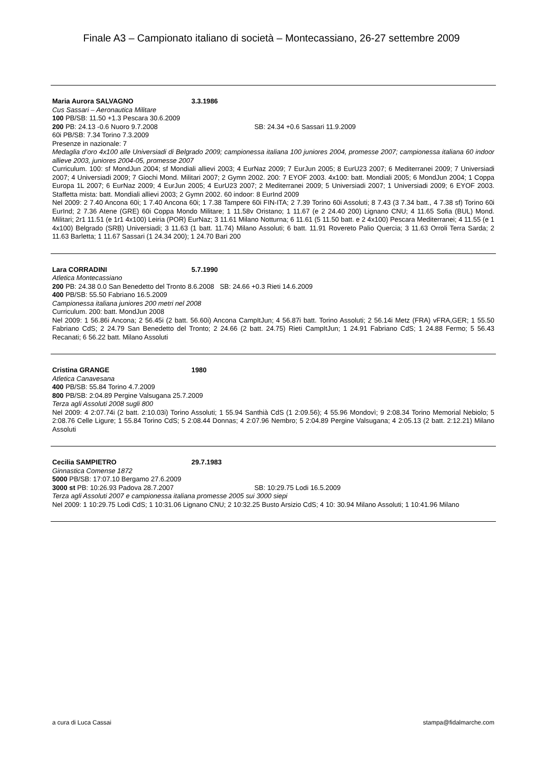Finale A3 – Campionato italiano di società – Montecassiano, 26-27 settembre 2009
Maria Aurora SALVAGNO 3.3.1986
Cus Sassari – Aeronautica Militare
100 PB/SB: 11.50 +1.3 Pescara 30.6.2009
200 PB: 24.13 -0.6 Nuoro 9.7.2008 SB: 24.34 +0.6 Sassari 11.9.2009
60i PB/SB: 7.34 Torino 7.3.2009
Presenze in nazionale: 7
Medaglia d’oro 4x100 alle Universiadi di Belgrado 2009; campionessa italiana 100 juniores 2004, promesse 2007; campionessa italiana 60 indoor allieve 2003, juniores 2004-05, promesse 2007
Curriculum. 100: sf MondJun 2004; sf Mondiali allievi 2003; 4 EurNaz 2009; 7 EurJun 2005; 8 EurU23 2007; 6 Mediterranei 2009; 7 Universiadi 2007; 4 Universiadi 2009; 7 Giochi Mond. Militari 2007; 2 Gymn 2002. 200: 7 EYOF 2003. 4x100: batt. Mondiali 2005; 6 MondJun 2004; 1 Coppa Europa 1L 2007; 6 EurNaz 2009; 4 EurJun 2005; 4 EurU23 2007; 2 Mediterranei 2009; 5 Universiadi 2007; 1 Universiadi 2009; 6 EYOF 2003. Staffetta mista: batt. Mondiali allievi 2003; 2 Gymn 2002. 60 indoor: 8 EurInd 2009
Nel 2009: 2 7.40 Ancona 60i; 1 7.40 Ancona 60i; 1 7.38 Tampere 60i FIN-ITA; 2 7.39 Torino 60i Assoluti; 8 7.43 (3 7.34 batt., 4 7.38 sf) Torino 60i EurInd; 2 7.36 Atene (GRE) 60i Coppa Mondo Militare; 1 11.58v Oristano; 1 11.67 (e 2 24.40 200) Lignano CNU; 4 11.65 Sofia (BUL) Mond. Militari; 2r1 11.51 (e 1r1 4x100) Leiria (POR) EurNaz; 3 11.61 Milano Notturna; 6 11.61 (5 11.50 batt. e 2 4x100) Pescara Mediterranei; 4 11.55 (e 1 4x100) Belgrado (SRB) Universiadi; 3 11.63 (1 batt. 11.74) Milano Assoluti; 6 batt. 11.91 Rovereto Palio Quercia; 3 11.63 Orroli Terra Sarda; 2 11.63 Barletta; 1 11.67 Sassari (1 24.34 200); 1 24.70 Bari 200
Lara CORRADINI 5.7.1990
Atletica Montecassiano
200 PB: 24.38 0.0 San Benedetto del Tronto 8.6.2008 SB: 24.66 +0.3 Rieti 14.6.2009
400 PB/SB: 55.50 Fabriano 16.5.2009
Campionessa italiana juniores 200 metri nel 2008
Curriculum. 200: batt. MondJun 2008
Nel 2009: 1 56.86i Ancona; 2 56.45i (2 batt. 56.60i) Ancona CampItJun; 4 56.87i batt. Torino Assoluti; 2 56.14i Metz (FRA) vFRA,GER; 1 55.50 Fabriano CdS; 2 24.79 San Benedetto del Tronto; 2 24.66 (2 batt. 24.75) Rieti CampItJun; 1 24.91 Fabriano CdS; 1 24.88 Fermo; 5 56.43 Recanati; 6 56.22 batt. Milano Assoluti
Cristina GRANGE 1980
Atletica Canavesana
400 PB/SB: 55.84 Torino 4.7.2009
800 PB/SB: 2:04.89 Pergine Valsugana 25.7.2009
Terza agli Assoluti 2008 sugli 800
Nel 2009: 4 2:07.74i (2 batt. 2:10.03i) Torino Assoluti; 1 55.94 Santhià CdS (1 2:09.56); 4 55.96 Mondovì; 9 2:08.34 Torino Memorial Nebiolo; 5 2:08.76 Celle Ligure; 1 55.84 Torino CdS; 5 2:08.44 Donnas; 4 2:07.96 Nembro; 5 2:04.89 Pergine Valsugana; 4 2:05.13 (2 batt. 2:12.21) Milano Assoluti
Cecilia SAMPIETRO 29.7.1983
Ginnastica Comense 1872
5000 PB/SB: 17:07.10 Bergamo 27.6.2009
3000 st PB: 10:26.93 Padova 28.7.2007 SB: 10:29.75 Lodi 16.5.2009
Terza agli Assoluti 2007 e campionessa italiana promesse 2005 sui 3000 siepi
Nel 2009: 1 10:29.75 Lodi CdS; 1 10:31.06 Lignano CNU; 2 10:32.25 Busto Arsizio CdS; 4 10: 30.94 Milano Assoluti; 1 10:41.96 Milano
a cura di Luca Cassai stampa@fidalmarche.com